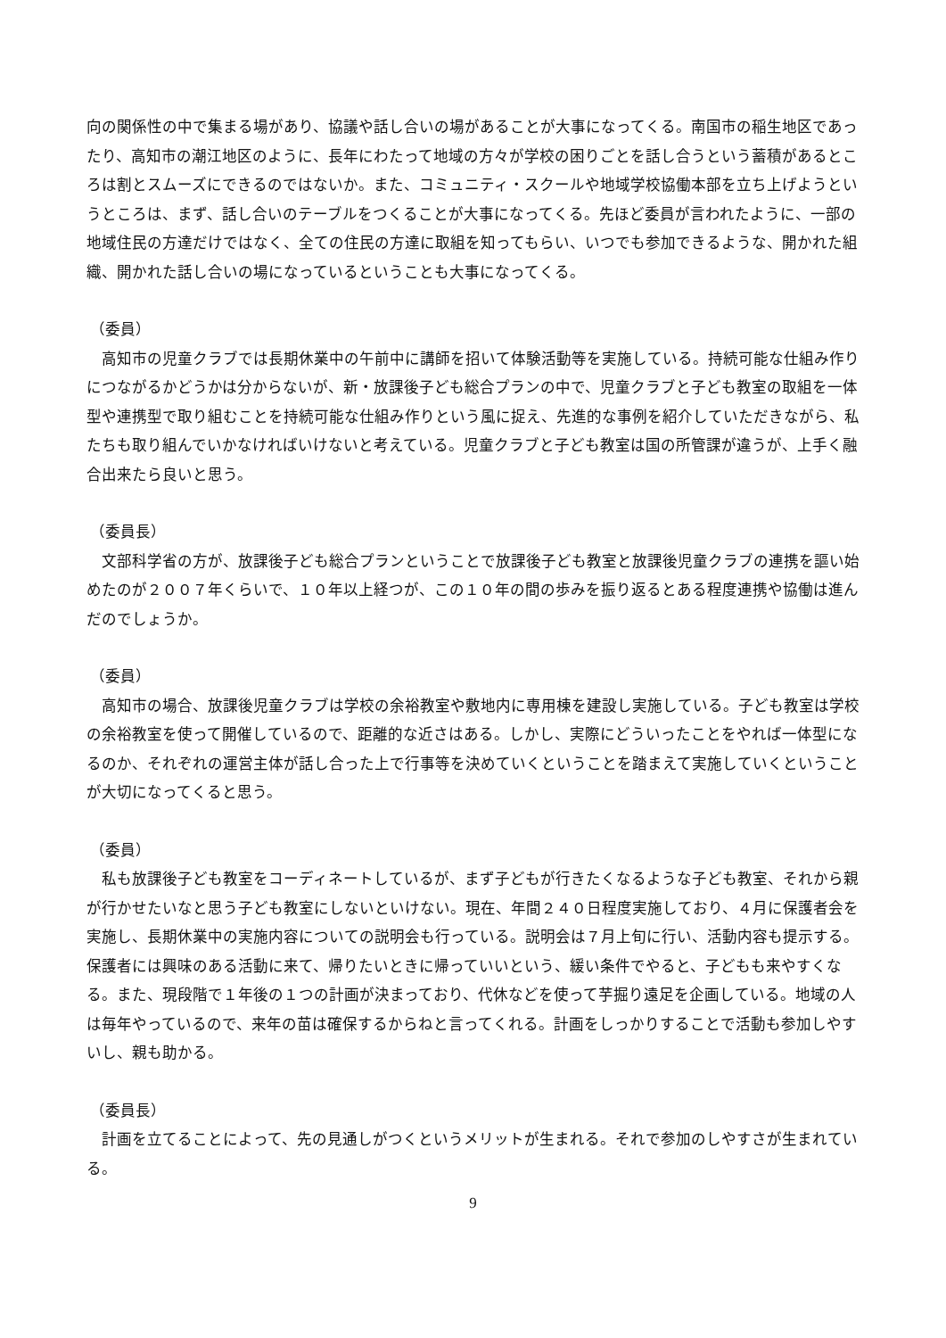向の関係性の中で集まる場があり、協議や話し合いの場があることが大事になってくる。南国市の稲生地区であったり、高知市の潮江地区のように、長年にわたって地域の方々が学校の困りごとを話し合うという蓄積があるところは割とスムーズにできるのではないか。また、コミュニティ・スクールや地域学校協働本部を立ち上げようというところは、まず、話し合いのテーブルをつくることが大事になってくる。先ほど委員が言われたように、一部の地域住民の方達だけではなく、全ての住民の方達に取組を知ってもらい、いつでも参加できるような、開かれた組織、開かれた話し合いの場になっているということも大事になってくる。
（委員）
高知市の児童クラブでは長期休業中の午前中に講師を招いて体験活動等を実施している。持続可能な仕組み作りにつながるかどうかは分からないが、新・放課後子ども総合プランの中で、児童クラブと子ども教室の取組を一体型や連携型で取り組むことを持続可能な仕組み作りという風に捉え、先進的な事例を紹介していただきながら、私たちも取り組んでいかなければいけないと考えている。児童クラブと子ども教室は国の所管課が違うが、上手く融合出来たら良いと思う。
（委員長）
文部科学省の方が、放課後子ども総合プランということで放課後子ども教室と放課後児童クラブの連携を謳い始めたのが２００７年くらいで、１０年以上経つが、この１０年の間の歩みを振り返るとある程度連携や協働は進んだのでしょうか。
（委員）
高知市の場合、放課後児童クラブは学校の余裕教室や敷地内に専用棟を建設し実施している。子ども教室は学校の余裕教室を使って開催しているので、距離的な近さはある。しかし、実際にどういったことをやれば一体型になるのか、それぞれの運営主体が話し合った上で行事等を決めていくということを踏まえて実施していくということが大切になってくると思う。
（委員）
私も放課後子ども教室をコーディネートしているが、まず子どもが行きたくなるような子ども教室、それから親が行かせたいなと思う子ども教室にしないといけない。現在、年間２４０日程度実施しており、４月に保護者会を実施し、長期休業中の実施内容についての説明会も行っている。説明会は７月上旬に行い、活動内容も提示する。保護者には興味のある活動に来て、帰りたいときに帰っていいという、緩い条件でやると、子どもも来やすくなる。また、現段階で１年後の１つの計画が決まっており、代休などを使って芋掘り遠足を企画している。地域の人は毎年やっているので、来年の苗は確保するからねと言ってくれる。計画をしっかりすることで活動も参加しやすいし、親も助かる。
（委員長）
計画を立てることによって、先の見通しがつくというメリットが生まれる。それで参加のしやすさが生まれている。
9